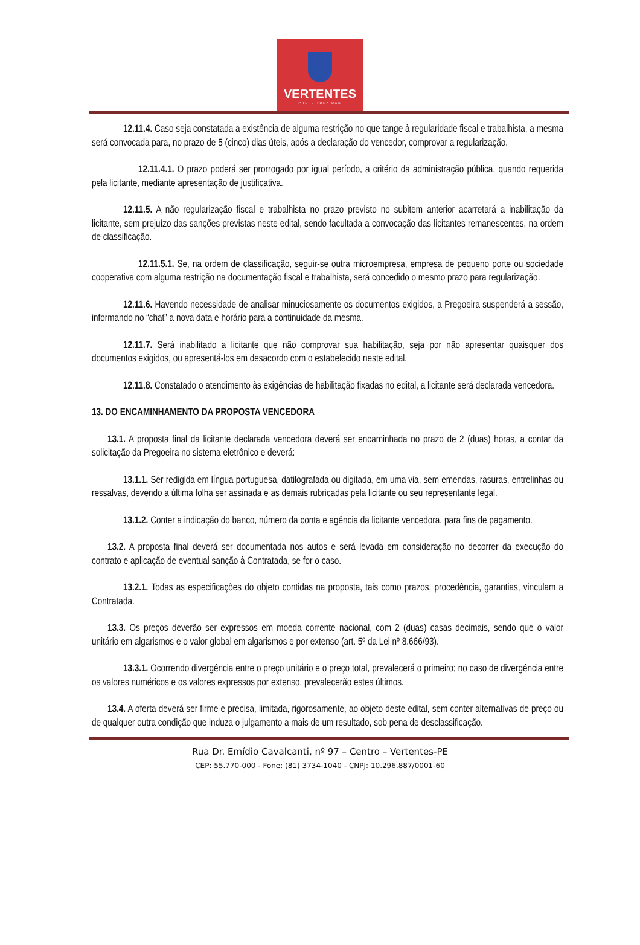VERTENTES
PREFEITURA DAS
12.11.4. Caso seja constatada a existência de alguma restrição no que tange à regularidade fiscal e trabalhista, a mesma será convocada para, no prazo de 5 (cinco) dias úteis, após a declaração do vencedor, comprovar a regularização.
12.11.4.1. O prazo poderá ser prorrogado por igual período, a critério da administração pública, quando requerida pela licitante, mediante apresentação de justificativa.
12.11.5. A não regularização fiscal e trabalhista no prazo previsto no subitem anterior acarretará a inabilitação da licitante, sem prejuízo das sanções previstas neste edital, sendo facultada a convocação das licitantes remanescentes, na ordem de classificação.
12.11.5.1. Se, na ordem de classificação, seguir-se outra microempresa, empresa de pequeno porte ou sociedade cooperativa com alguma restrição na documentação fiscal e trabalhista, será concedido o mesmo prazo para regularização.
12.11.6. Havendo necessidade de analisar minuciosamente os documentos exigidos, a Pregoeira suspenderá a sessão, informando no “chat” a nova data e horário para a continuidade da mesma.
12.11.7. Será inabilitado a licitante que não comprovar sua habilitação, seja por não apresentar quaisquer dos documentos exigidos, ou apresentá-los em desacordo com o estabelecido neste edital.
12.11.8. Constatado o atendimento às exigências de habilitação fixadas no edital, a licitante será declarada vencedora.
13. DO ENCAMINHAMENTO DA PROPOSTA VENCEDORA
13.1. A proposta final da licitante declarada vencedora deverá ser encaminhada no prazo de 2 (duas) horas, a contar da solicitação da Pregoeira no sistema eletrônico e deverá:
13.1.1. Ser redigida em língua portuguesa, datilografada ou digitada, em uma via, sem emendas, rasuras, entrelinhas ou ressalvas, devendo a última folha ser assinada e as demais rubricadas pela licitante ou seu representante legal.
13.1.2. Conter a indicação do banco, número da conta e agência da licitante vencedora, para fins de pagamento.
13.2. A proposta final deverá ser documentada nos autos e será levada em consideração no decorrer da execução do contrato e aplicação de eventual sanção à Contratada, se for o caso.
13.2.1. Todas as especificações do objeto contidas na proposta, tais como prazos, procedência, garantias, vinculam a Contratada.
13.3. Os preços deverão ser expressos em moeda corrente nacional, com 2 (duas) casas decimais, sendo que o valor unitário em algarismos e o valor global em algarismos e por extenso (art. 5º da Lei nº 8.666/93).
13.3.1. Ocorrendo divergência entre o preço unitário e o preço total, prevalecerá o primeiro; no caso de divergência entre os valores numéricos e os valores expressos por extenso, prevalecerão estes últimos.
13.4. A oferta deverá ser firme e precisa, limitada, rigorosamente, ao objeto deste edital, sem conter alternativas de preço ou de qualquer outra condição que induza o julgamento a mais de um resultado, sob pena de desclassificação.
Rua Dr. Emídio Cavalcanti, nº 97 – Centro – Vertentes-PE
CEP: 55.770-000 - Fone: (81) 3734-1040 - CNPJ: 10.296.887/0001-60